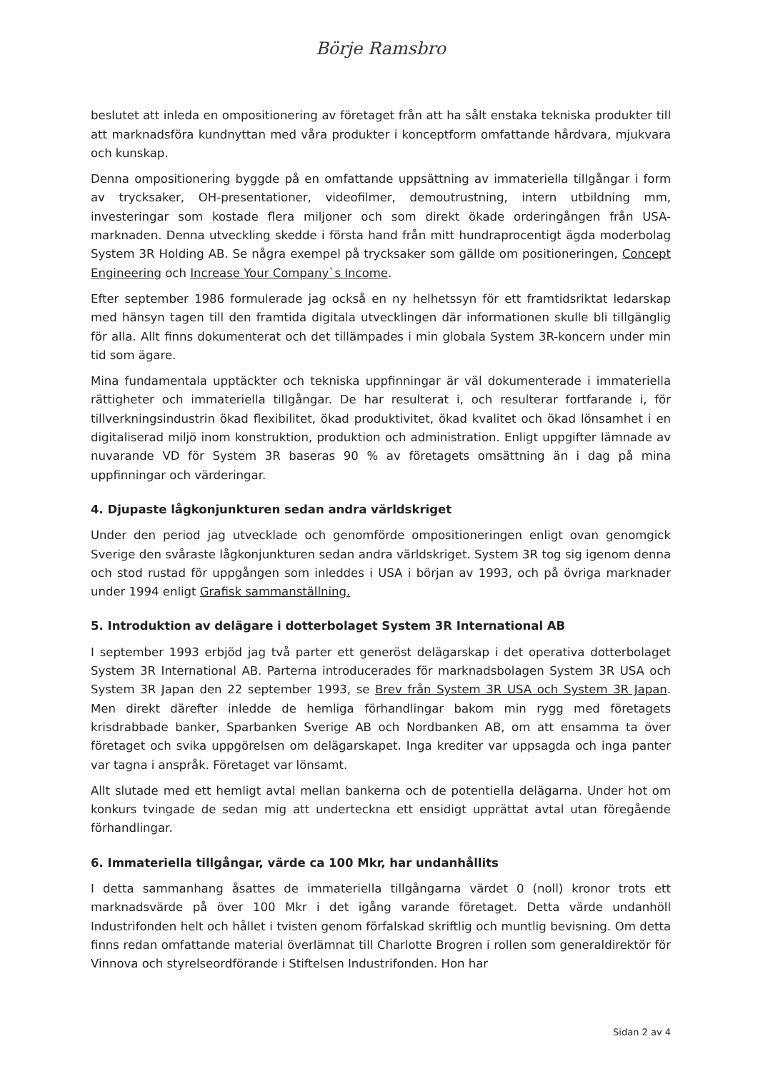Börje Ramsbro
beslutet att inleda en ompositionering av företaget från att ha sålt enstaka tekniska produkter till att marknadsföra kundnyttan med våra produkter i konceptform omfattande hårdvara, mjukvara och kunskap.
Denna ompositionering byggde på en omfattande uppsättning av immateriella tillgångar i form av trycksaker, OH-presentationer, videofilmer, demoutrustning, intern utbildning mm, investeringar som kostade flera miljoner och som direkt ökade orderingången från USA-marknaden. Denna utveckling skedde i första hand från mitt hundraprocentigt ägda moderbolag System 3R Holding AB. Se några exempel på trycksaker som gällde om positioneringen, Concept Engineering och Increase Your Company`s Income.
Efter september 1986 formulerade jag också en ny helhetssyn för ett framtidsriktat ledarskap med hänsyn tagen till den framtida digitala utvecklingen där informationen skulle bli tillgänglig för alla. Allt finns dokumenterat och det tillämpades i min globala System 3R-koncern under min tid som ägare.
Mina fundamentala upptäckter och tekniska uppfinningar är väl dokumenterade i immateriella rättigheter och immateriella tillgångar. De har resulterat i, och resulterar fortfarande i, för tillverkningsindustrin ökad flexibilitet, ökad produktivitet, ökad kvalitet och ökad lönsamhet i en digitaliserad miljö inom konstruktion, produktion och administration. Enligt uppgifter lämnade av nuvarande VD för System 3R baseras 90 % av företagets omsättning än i dag på mina uppfinningar och värderingar.
4. Djupaste lågkonjunkturen sedan andra världskriget
Under den period jag utvecklade och genomförde ompositioneringen enligt ovan genomgick Sverige den svåraste lågkonjunkturen sedan andra världskriget. System 3R tog sig igenom denna och stod rustad för uppgången som inleddes i USA i början av 1993, och på övriga marknader under 1994 enligt Grafisk sammanställning.
5. Introduktion av delägare i dotterbolaget System 3R International AB
I september 1993 erbjöd jag två parter ett generöst delägarskap i det operativa dotterbolaget System 3R International AB. Parterna introducerades för marknadsbolagen System 3R USA och System 3R Japan den 22 september 1993, se Brev från System 3R USA och System 3R Japan. Men direkt därefter inledde de hemliga förhandlingar bakom min rygg med företagets krisdrabbade banker, Sparbanken Sverige AB och Nordbanken AB, om att ensamma ta över företaget och svika uppgörelsen om delägarskapet. Inga krediter var uppsagda och inga panter var tagna i anspråk. Företaget var lönsamt.
Allt slutade med ett hemligt avtal mellan bankerna och de potentiella delägarna. Under hot om konkurs tvingade de sedan mig att underteckna ett ensidigt upprättat avtal utan föregående förhandlingar.
6. Immateriella tillgångar, värde ca 100 Mkr, har undanhållits
I detta sammanhang åsattes de immateriella tillgångarna värdet 0 (noll) kronor trots ett marknadsvärde på över 100 Mkr i det igång varande företaget. Detta värde undanhöll Industrifonden helt och hållet i tvisten genom förfalskad skriftlig och muntlig bevisning. Om detta finns redan omfattande material överlämnat till Charlotte Brogren i rollen som generaldirektör för Vinnova och styrelseordförande i Stiftelsen Industrifonden. Hon har
Sidan 2 av 4